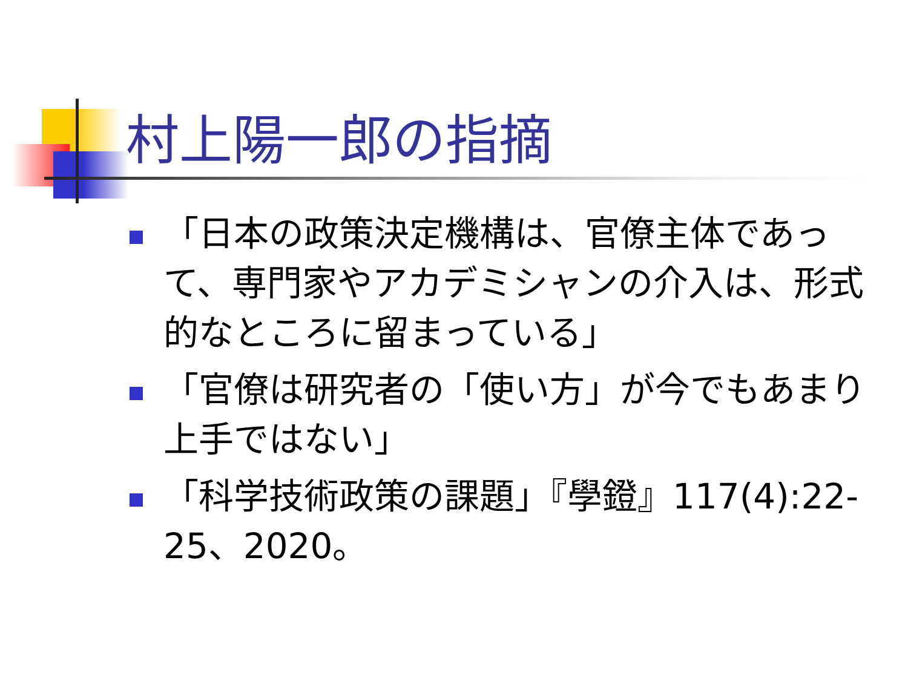村上陽一郎の指摘
「日本の政策決定機構は、官僚主体であって、専門家やアカデミシャンの介入は、形式的なところに留まっている」
「官僚は研究者の「使い方」が今でもあまり上手ではない」
「科学技術政策の課題」『學鐙』117(4):22-25、2020。